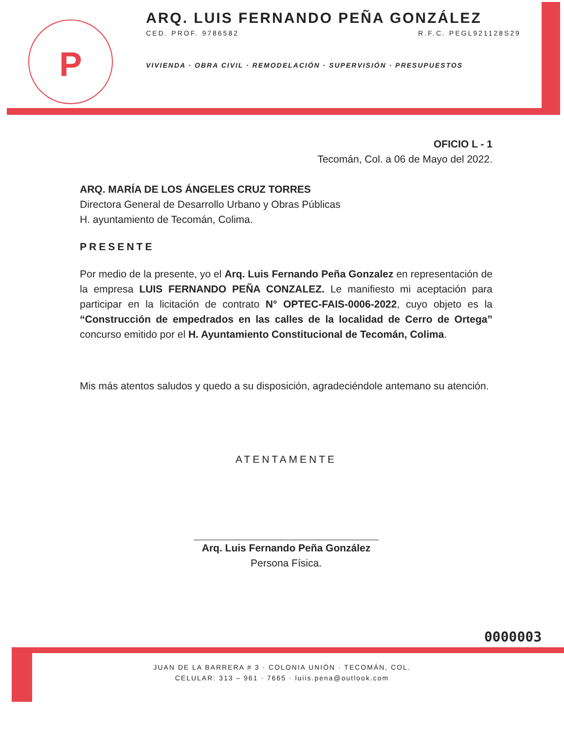P
ARQ. LUIS FERNANDO PEÑA GONZÁLEZ
CED. PROF. 9786582 R.F.C. PEGL921128S29
VIVIENDA · OBRA CIVIL · REMODELACIÓN · SUPERVISIÓN · PRESUPUESTOS
OFICIO L - 1
Tecomán, Col. a 06 de Mayo del 2022.
ARQ. MARÍA DE LOS ÁNGELES CRUZ TORRES
Directora General de Desarrollo Urbano y Obras Públicas
H. ayuntamiento de Tecomán, Colima.
PRESENTE
Por medio de la presente, yo el Arq. Luis Fernando Peña Gonzalez en representación de la empresa LUIS FERNANDO PEÑA CONZALEZ. Le manifiesto mi aceptación para participar en la licitación de contrato N° OPTEC-FAIS-0006-2022, cuyo objeto es la “Construcción de empedrados en las calles de la localidad de Cerro de Ortega” concurso emitido por el H. Ayuntamiento Constitucional de Tecomán, Colima.
Mis más atentos saludos y quedo a su disposición, agradeciéndole antemano su atención.
ATENTAMENTE
Arq. Luis Fernando Peña González
Persona Física.
0000003
JUAN DE LA BARRERA # 3 · COLONIA UNIÓN · TECOMÁN, COL.
CELULAR: 313 – 961 · 7665 · luiis.pena@outlook.com